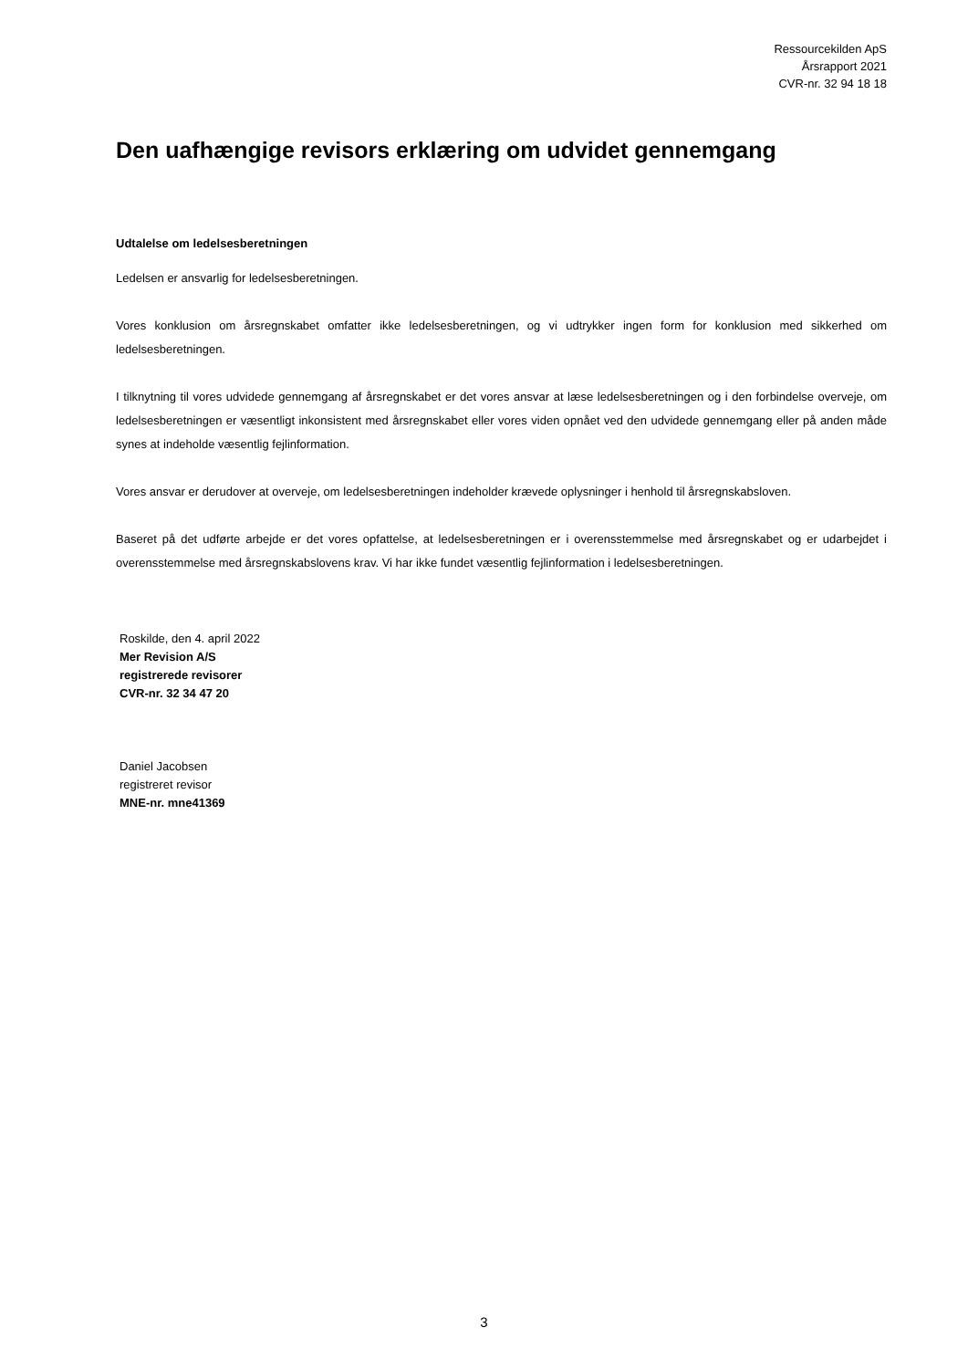Ressourcekilden ApS
Årsrapport 2021
CVR-nr. 32 94 18 18
Den uafhængige revisors erklæring om udvidet gennemgang
Udtalelse om ledelsesberetningen
Ledelsen er ansvarlig for ledelsesberetningen.
Vores konklusion om årsregnskabet omfatter ikke ledelsesberetningen, og vi udtrykker ingen form for konklusion med sikkerhed om ledelsesberetningen.
I tilknytning til vores udvidede gennemgang af årsregnskabet er det vores ansvar at læse ledelsesberetningen og i den forbindelse overveje, om ledelsesberetningen er væsentligt inkonsistent med årsregnskabet eller vores viden opnået ved den udvidede gennemgang eller på anden måde synes at indeholde væsentlig fejlinformation.
Vores ansvar er derudover at overveje, om ledelsesberetningen indeholder krævede oplysninger i henhold til årsregnskabsloven.
Baseret på det udførte arbejde er det vores opfattelse, at ledelsesberetningen er i overensstemmelse med årsregnskabet og er udarbejdet i overensstemmelse med årsregnskabslovens krav. Vi har ikke fundet væsentlig fejlinformation i ledelsesberetningen.
Roskilde, den 4. april 2022
Mer Revision A/S
registrerede revisorer
CVR-nr. 32 34 47 20
Daniel Jacobsen
registreret revisor
MNE-nr. mne41369
3